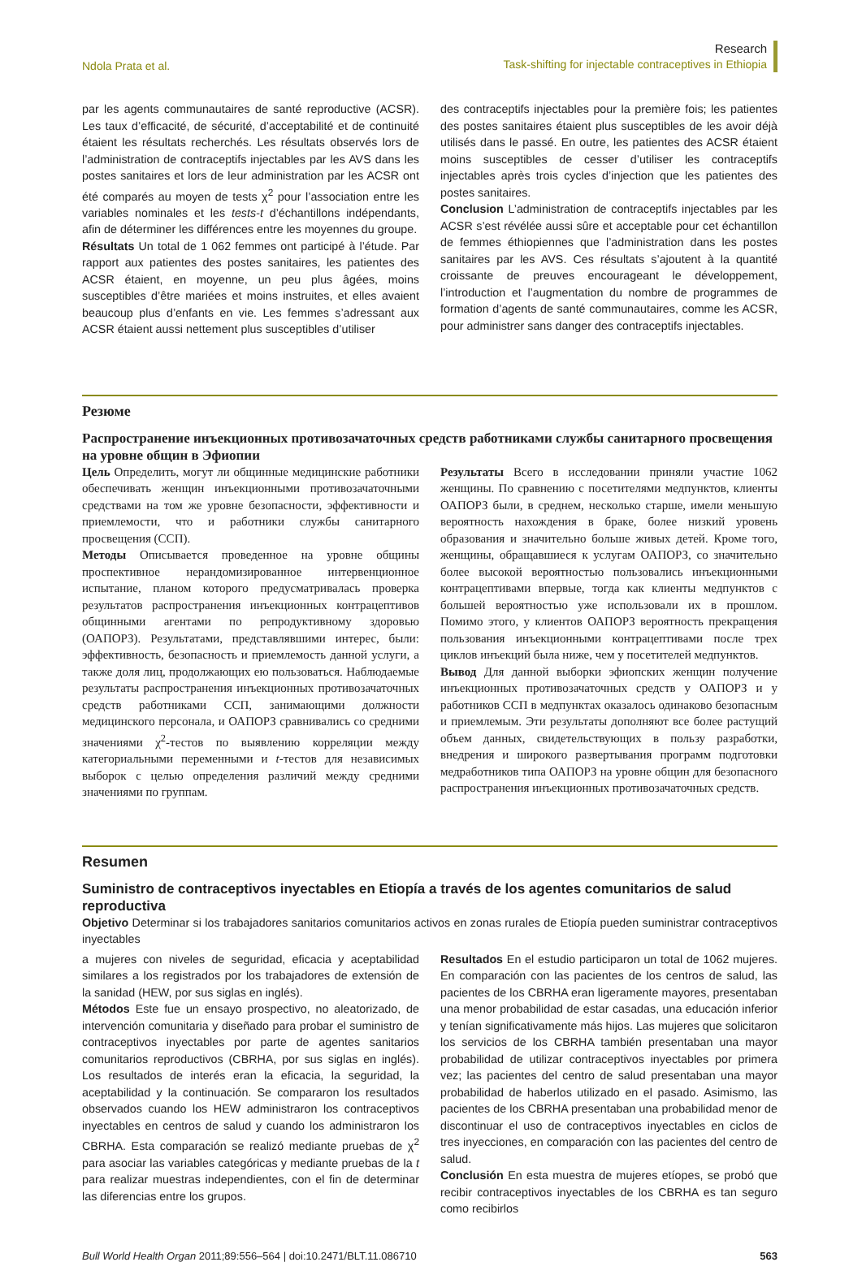Ndola Prata et al.
Research
Task-shifting for injectable contraceptives in Ethiopia
par les agents communautaires de santé reproductive (ACSR). Les taux d’efficacité, de sécurité, d’acceptabilité et de continuité étaient les résultats recherchés. Les résultats observés lors de l’administration de contraceptifs injectables par les AVS dans les postes sanitaires et lors de leur administration par les ACSR ont été comparés au moyen de tests χ<sup>2</sup> pour l’association entre les variables nominales et les tests-t d’échantillons indépendants, afin de déterminer les différences entre les moyennes du groupe.
Résultats Un total de 1 062 femmes ont participé à l’étude. Par rapport aux patientes des postes sanitaires, les patientes des ACSR étaient, en moyenne, un peu plus âgées, moins susceptibles d’être mariées et moins instruites, et elles avaient beaucoup plus d’enfants en vie. Les femmes s’adressant aux ACSR étaient aussi nettement plus susceptibles d’utiliser
des contraceptifs injectables pour la première fois; les patientes des postes sanitaires étaient plus susceptibles de les avoir déjà utilisés dans le passé. En outre, les patientes des ACSR étaient moins susceptibles de cesser d’utiliser les contraceptifs injectables après trois cycles d’injection que les patientes des postes sanitaires.
Conclusion L’administration de contraceptifs injectables par les ACSR s’est révélée aussi sûre et acceptable pour cet échantillon de femmes éthiopiennes que l’administration dans les postes sanitaires par les AVS. Ces résultats s’ajoutent à la quantité croissante de preuves encourageant le développement, l’introduction et l’augmentation du nombre de programmes de formation d’agents de santé communautaires, comme les ACSR, pour administrer sans danger des contraceptifs injectables.
Резюме
Распространение инъекционных противозачаточных средств работниками службы санитарного просвещения на уровне общин в Эфиопии
Цель Определить, могут ли общинные медицинские работники обеспечивать женщин инъекционными противозачаточными средствами на том же уровне безопасности, эффективности и приемлемости, что и работники службы санитарного просвещения (ССП).
Методы Описывается проведенное на уровне общины проспективное нерандомизированное интервенционное испытание, планом которого предусматривалась проверка результатов распространения инъекционных контрацептивов общинными агентами по репродуктивному здоровью (ОАПОРЗ). Результатами, представлявшими интерес, были: эффективность, безопасность и приемлемость данной услуги, а также доля лиц, продолжающих ею пользоваться. Наблюдаемые результаты распространения инъекционных противозачаточных средств работниками ССП, занимающими должности медицинского персонала, и ОАПОРЗ сравнивались со средними значениями χ<sup>2</sup>-тестов по выявлению корреляции между категориальными переменными и t-тестов для независимых выборок с целью определения различий между средними значениями по группам.
Результаты Всего в исследовании приняли участие 1062 женщины. По сравнению с посетителями медпунктов, клиенты ОАПОРЗ были, в среднем, несколько старше, имели меньшую вероятность нахождения в браке, более низкий уровень образования и значительно больше живых детей. Кроме того, женщины, обращавшиеся к услугам ОАПОРЗ, со значительно более высокой вероятностью пользовались инъекционными контрацептивами впервые, тогда как клиенты медпунктов с большей вероятностью уже использовали их в прошлом. Помимо этого, у клиентов ОАПОРЗ вероятность прекращения пользования инъекционными контрацептивами после трех циклов инъекций была ниже, чем у посетителей медпунктов.
Вывод Для данной выборки эфиопских женщин получение инъекционных противозачаточных средств у ОАПОРЗ и у работников ССП в медпунктах оказалось одинаково безопасным и приемлемым. Эти результаты дополняют все более растущий объем данных, свидетельствующих в пользу разработки, внедрения и широкого развертывания программ подготовки медработников типа ОАПОРЗ на уровне общин для безопасного распространения инъекционных противозачаточных средств.
Resumen
Suministro de contraceptivos inyectables en Etiopía a través de los agentes comunitarios de salud reproductiva
Objetivo Determinar si los trabajadores sanitarios comunitarios activos en zonas rurales de Etiopía pueden suministrar contraceptivos inyectables
a mujeres con niveles de seguridad, eficacia y aceptabilidad similares a los registrados por los trabajadores de extensión de la sanidad (HEW, por sus siglas en inglés).
Métodos Este fue un ensayo prospectivo, no aleatorizado, de intervención comunitaria y diseñado para probar el suministro de contraceptivos inyectables por parte de agentes sanitarios comunitarios reproductivos (CBRHA, por sus siglas en inglés). Los resultados de interés eran la eficacia, la seguridad, la aceptabilidad y la continuación. Se compararon los resultados observados cuando los HEW administraron los contraceptivos inyectables en centros de salud y cuando los administraron los CBRHA. Esta comparación se realizó mediante pruebas de χ<sup>2</sup> para asociar las variables categóricas y mediante pruebas de la t para realizar muestras independientes, con el fin de determinar las diferencias entre los grupos.
Resultados En el estudio participaron un total de 1062 mujeres. En comparación con las pacientes de los centros de salud, las pacientes de los CBRHA eran ligeramente mayores, presentaban una menor probabilidad de estar casadas, una educación inferior y tenían significativamente más hijos. Las mujeres que solicitaron los servicios de los CBRHA también presentaban una mayor probabilidad de utilizar contraceptivos inyectables por primera vez; las pacientes del centro de salud presentaban una mayor probabilidad de haberlos utilizado en el pasado. Asimismo, las pacientes de los CBRHA presentaban una probabilidad menor de discontinuar el uso de contraceptivos inyectables en ciclos de tres inyecciones, en comparación con las pacientes del centro de salud.
Conclusión En esta muestra de mujeres etíopes, se probó que recibir contraceptivos inyectables de los CBRHA es tan seguro como recibirlos
Bull World Health Organ 2011;89:556–564 | doi:10.2471/BLT.11.086710
563